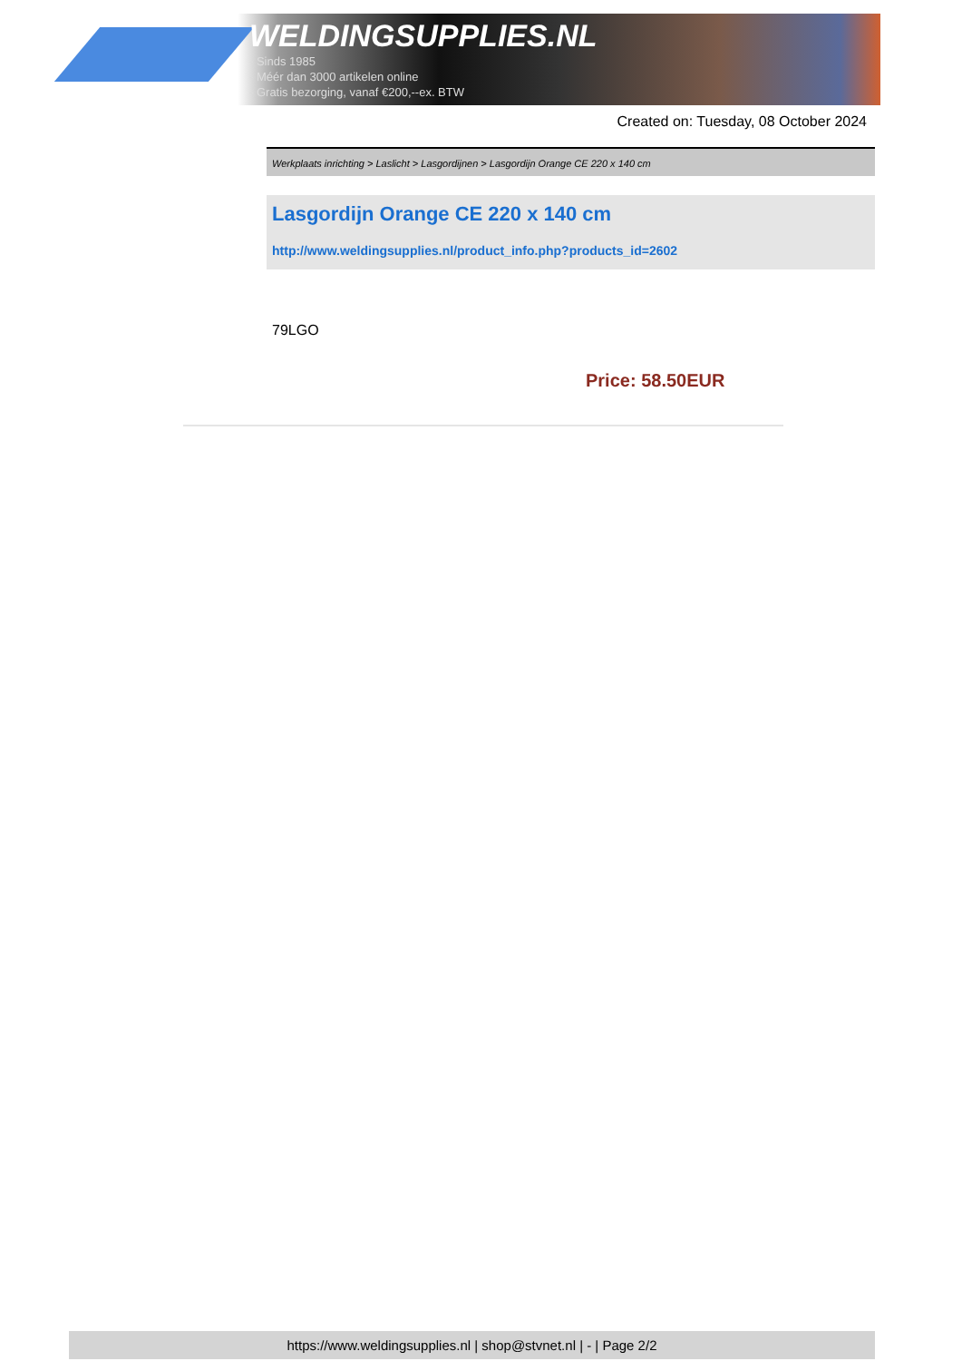WELDINGSUPPLIES.NL
- Sinds 1985
- Méér dan 3000 artikelen online
- Gratis bezorging, vanaf €200,--ex. BTW
Created on: Tuesday, 08 October 2024
Werkplaats inrichting > Laslicht > Lasgordijnen > Lasgordijn Orange CE 220 x 140 cm
Lasgordijn Orange CE 220 x 140 cm
http://www.weldingsupplies.nl/product_info.php?products_id=2602
79LGO
Price: 58.50EUR
https://www.weldingsupplies.nl | shop@stvnet.nl | - | Page 2/2